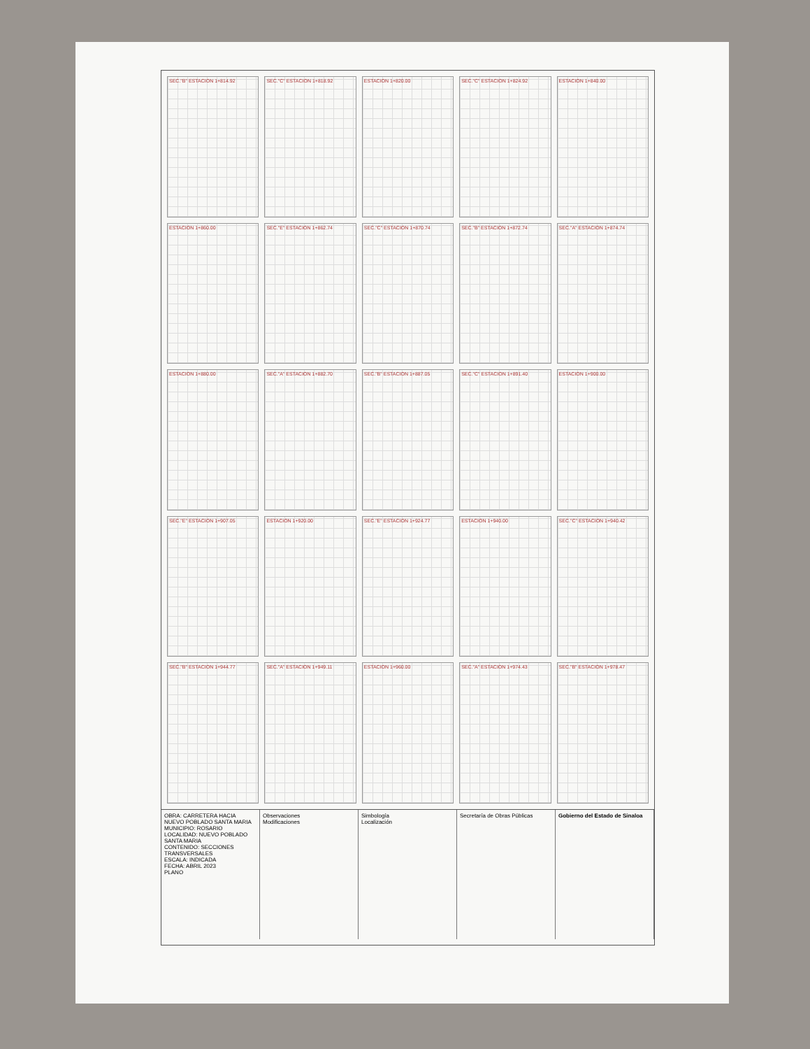SEC."B" ESTACION 1+814.92
SEC."C" ESTACION 1+818.92
ESTACION 1+820.00
SEC."C" ESTACION 1+824.92
ESTACION 1+840.00
ESTACION 1+860.00
SEC."E" ESTACION 1+862.74
SEC."C" ESTACION 1+870.74
SEC."B" ESTACION 1+872.74
SEC."A" ESTACION 1+874.74
ESTACION 1+880.00
SEC."A" ESTACION 1+882.70
SEC."B" ESTACION 1+887.05
SEC."C" ESTACION 1+891.40
ESTACION 1+900.00
SEC."E" ESTACION 1+907.05
ESTACION 1+920.00
SEC."E" ESTACION 1+924.77
ESTACION 1+940.00
SEC."C" ESTACION 1+940.42
SEC."B" ESTACION 1+944.77
SEC."A" ESTACION 1+949.11
ESTACION 1+960.00
SEC."A" ESTACION 1+974.43
SEC."B" ESTACION 1+978.47
OBRA: CARRETERA HACIA NUEVO POBLADO SANTA MARIA
MUNICIPIO: ROSARIO
LOCALIDAD: NUEVO POBLADO SANTA MARIA
CONTENIDO: SECCIONES TRANSVERSALES
ESCALA: INDICADA
FECHA: ABRIL 2023
PLANO
Observaciones
Modificaciones
Simbología
Localización
Secretaría de Obras Públicas Gobierno del Estado de Sinaloa